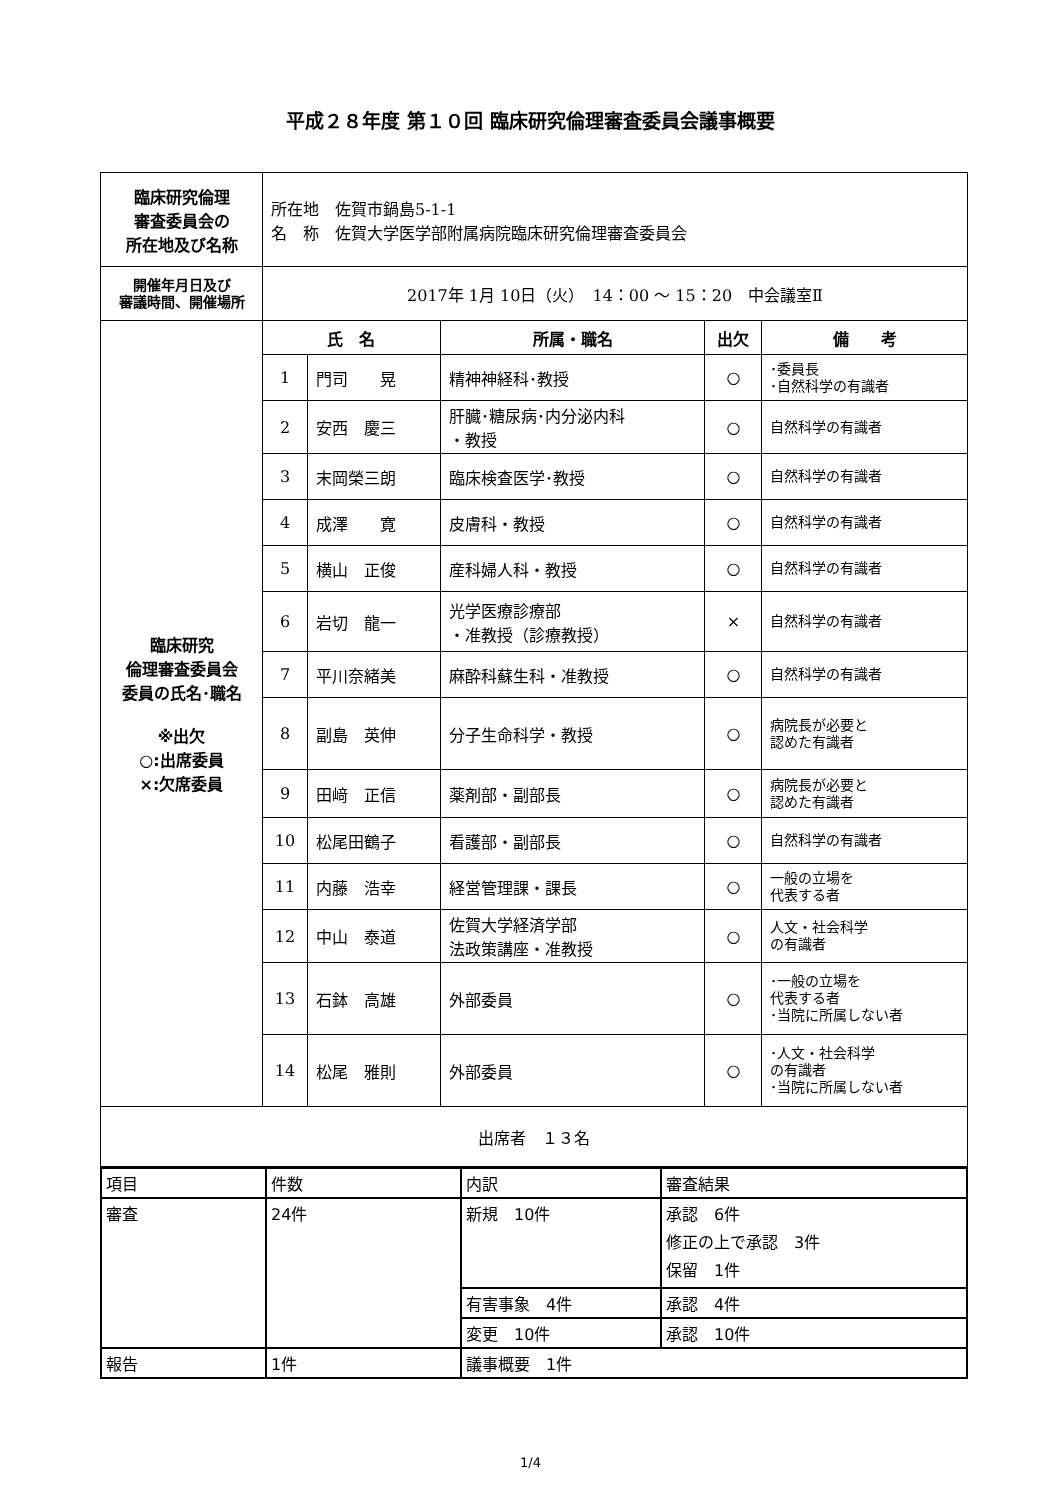平成２８年度 第１０回 臨床研究倫理審査委員会議事概要
| 臨床研究倫理 審査委員会の 所在地及び名称 | 所在地 佐賀市鍋島5-1-1 名 称 佐賀大学医学部附属病院臨床研究倫理審査委員会 | | | | |
| 開催年月日及び 審議時間、開催場所 | 2017年 1月 10日（火） 14：00 ～ 15：20 中会議室Ⅱ | | | | |
| 臨床研究 倫理審査委員会 委員の氏名･職名 ※出欠 ○:出席委員 ×:欠席委員 | 氏 名 | | 所属・職名 | 出欠 | 備 考 |
| | 1 | 門司 晃 | 精神神経科･教授 | ○ | ･委員長 ･自然科学の有識者 |
| | 2 | 安西 慶三 | 肝臓･糖尿病･内分泌内科 ・教授 | ○ | 自然科学の有識者 |
| | 3 | 末岡榮三朗 | 臨床検査医学･教授 | ○ | 自然科学の有識者 |
| | 4 | 成澤 寛 | 皮膚科・教授 | ○ | 自然科学の有識者 |
| | 5 | 横山 正俊 | 産科婦人科・教授 | ○ | 自然科学の有識者 |
| | 6 | 岩切 龍一 | 光学医療診療部 ・准教授（診療教授） | × | 自然科学の有識者 |
| | 7 | 平川奈緒美 | 麻酔科蘇生科・准教授 | ○ | 自然科学の有識者 |
| | 8 | 副島 英伸 | 分子生命科学・教授 | ○ | 病院長が必要と 認めた有識者 |
| | 9 | 田﨑 正信 | 薬剤部・副部長 | ○ | 病院長が必要と 認めた有識者 |
| | 10 | 松尾田鶴子 | 看護部・副部長 | ○ | 自然科学の有識者 |
| | 11 | 内藤 浩幸 | 経営管理課・課長 | ○ | 一般の立場を 代表する者 |
| | 12 | 中山 泰道 | 佐賀大学経済学部 法政策講座・准教授 | ○ | 人文・社会科学 の有識者 |
| | 13 | 石鉢 高雄 | 外部委員 | ○ | ･一般の立場を 代表する者 ･当院に所属しない者 |
| | 14 | 松尾 雅則 | 外部委員 | ○ | ･人文・社会科学 の有識者 ･当院に所属しない者 |
| 出席者 １３名 | | | | | |
| 項目 | 件数 | 内訳 | 審査結果 |
| 審査 | 24件 | 新規 10件 | 承認 6件 修正の上で承認 3件 保留 1件 |
| | | 有害事象 4件 | 承認 4件 |
| | | 変更 10件 | 承認 10件 |
| 報告 | 1件 | 議事概要 1件 | |
1/4